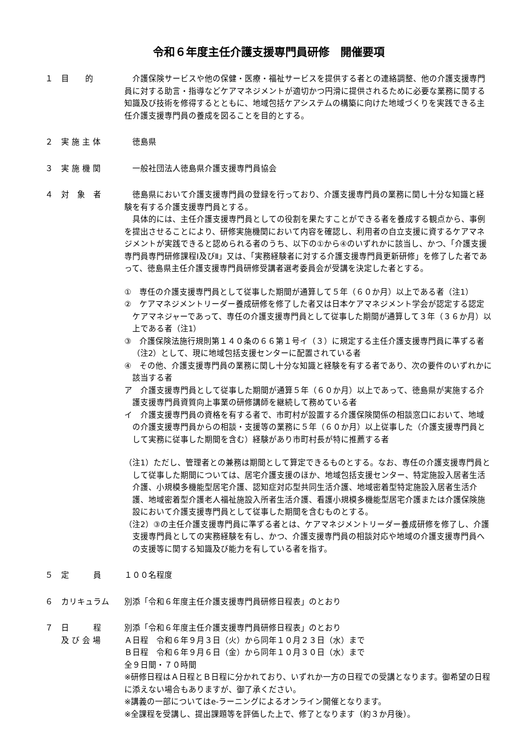令和６年度主任介護支援専門員研修　開催要項
１ 目　　的 介護保険サービスや他の保健・医療・福祉サービスを提供する者との連絡調整、他の介護支援専門員に対する助言・指導などケアマネジメントが適切かつ円滑に提供されるために必要な業務に関する知識及び技術を修得するとともに、地域包括ケアシステムの構築に向けた地域づくりを実践できる主任介護支援専門員の養成を図ることを目的とする。
２ 実 施 主 体 徳島県
３ 実 施 機 関 一般社団法人徳島県介護支援専門員協会
４ 対　象　者 徳島県において介護支援専門員の登録を行っており、介護支援専門員の業務に関し十分な知識と経験を有する介護支援専門員とする。
具体的には、主任介護支援専門員としての役割を果たすことができる者を養成する観点から、事例を提出させることにより、研修実施機関において内容を確認し、利用者の自立支援に資するケアマネジメントが実践できると認められる者のうち、以下の①から④のいずれかに該当し、かつ、「介護支援専門員専門研修課程Ⅰ及びⅡ」又は、「実務経験者に対する介護支援専門員更新研修」を修了した者であって、徳島県主任介護支援専門員研修受講者選考委員会が受講を決定した者とする。
①　専任の介護支援専門員として従事した期間が通算して５年（６０か月）以上である者（注1）
②　ケアマネジメントリーダー養成研修を修了した者又は日本ケアマネジメント学会が認定する認定ケアマネジャーであって、専任の介護支援専門員として従事した期間が通算して３年（３６か月）以上である者（注1）
③　介護保険法施行規則第１４０条の６６第１号イ（３）に規定する主任介護支援専門員に準ずる者（注2）として、現に地域包括支援センターに配置されている者
④　その他、介護支援専門員の業務に関し十分な知識と経験を有する者であり、次の要件のいずれかに該当する者
ア　介護支援専門員として従事した期間が通算５年（６０か月）以上であって、徳島県が実施する介護支援専門員資質向上事業の研修講師を継続して務めている者
イ　介護支援専門員の資格を有する者で、市町村が設置する介護保険関係の相談窓口において、地域の介護支援専門員からの相談・支援等の業務に５年（６０か月）以上従事した（介護支援専門員として実務に従事した期間を含む）経験があり市町村長が特に推薦する者
（注1）ただし、管理者との兼務は期間として算定できるものとする。なお、専任の介護支援専門員として従事した期間については、居宅介護支援のほか、地域包括支援センター、特定施設入居者生活介護、小規模多機能型居宅介護、認知症対応型共同生活介護、地域密着型特定施設入居者生活介護、地域密着型介護老人福祉施設入所者生活介護、看護小規模多機能型居宅介護または介護保険施設において介護支援専門員として従事した期間を含むものとする。
（注2）③の主任介護支援専門員に準ずる者とは、ケアマネジメントリーダー養成研修を修了し、介護支援専門員としての実務経験を有し、かつ、介護支援専門員の相談対応や地域の介護支援専門員への支援等に関する知識及び能力を有している者を指す。
５ 定　　　員 １００名程度
６ カリキュラム 別添「令和６年度主任介護支援専門員研修日程表」のとおり
７ 日　　　程
及 び 会 場
別添「令和６年度主任介護支援専門員研修日程表」のとおり
Ａ日程　令和６年９月３日（火）から同年１０月２３日（水）まで
Ｂ日程　令和６年９月６日（金）から同年１０月３０日（水）まで
全９日間・７０時間
※研修日程はＡ日程とＢ日程に分かれており、いずれか一方の日程での受講となります。御希望の日程に添えない場合もありますが、御了承ください。
※講義の一部についてはe-ラーニングによるオンライン開催となります。
※全課程を受講し、提出課題等を評価した上で、修了となります（約３か月後）。